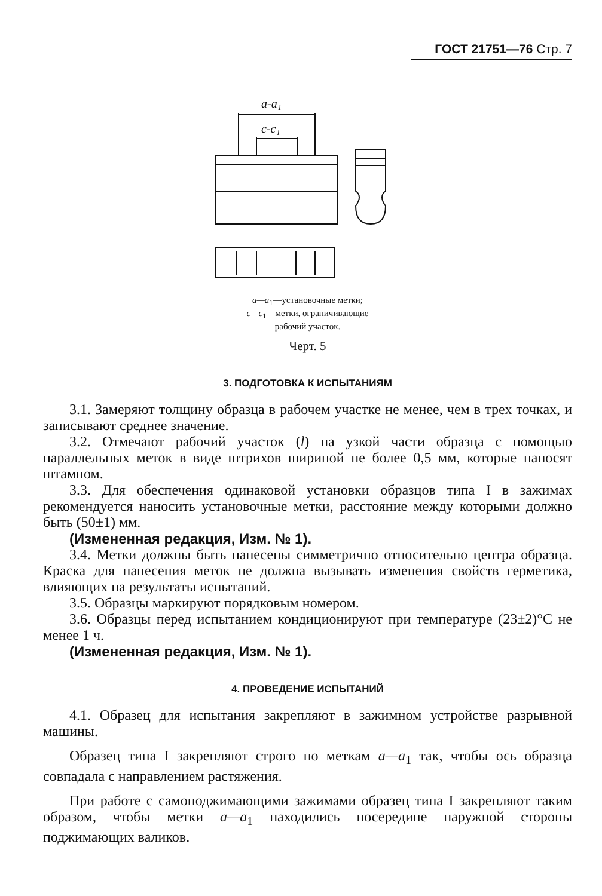ГОСТ 21751—76 Стр. 7
a-a₁
c-c₁
a—a<sub>1</sub>—установочные метки;
c—c<sub>1</sub>—метки, ограничивающие
рабочий участок.
Черт. 5
3. ПОДГОТОВКА К ИСПЫТАНИЯМ
3.1. Замеряют толщину образца в рабочем участке не менее, чем в трех точках, и записывают среднее значение.
3.2. Отмечают рабочий участок (l) на узкой части образца с помощью параллельных меток в виде штрихов шириной не более 0,5 мм, которые наносят штампом.
3.3. Для обеспечения одинаковой установки образцов типа I в зажимах рекомендуется наносить установочные метки, расстояние между которыми должно быть (50±1) мм.
(Измененная редакция, Изм. № 1).
3.4. Метки должны быть нанесены симметрично относительно центра образца. Краска для нанесения меток не должна вызывать изменения свойств герметика, влияющих на результаты испытаний.
3.5. Образцы маркируют порядковым номером.
3.6. Образцы перед испытанием кондиционируют при температуре (23±2)°С не менее 1 ч.
(Измененная редакция, Изм. № 1).
4. ПРОВЕДЕНИЕ ИСПЫТАНИЙ
4.1. Образец для испытания закрепляют в зажимном устройстве разрывной машины.
Образец типа I закрепляют строго по меткам a—a<sub>1</sub> так, чтобы ось образца совпадала с направлением растяжения.
При работе с самоподжимающими зажимами образец типа I закрепляют таким образом, чтобы метки a—a<sub>1</sub> находились посередине наружной стороны поджимающих валиков.